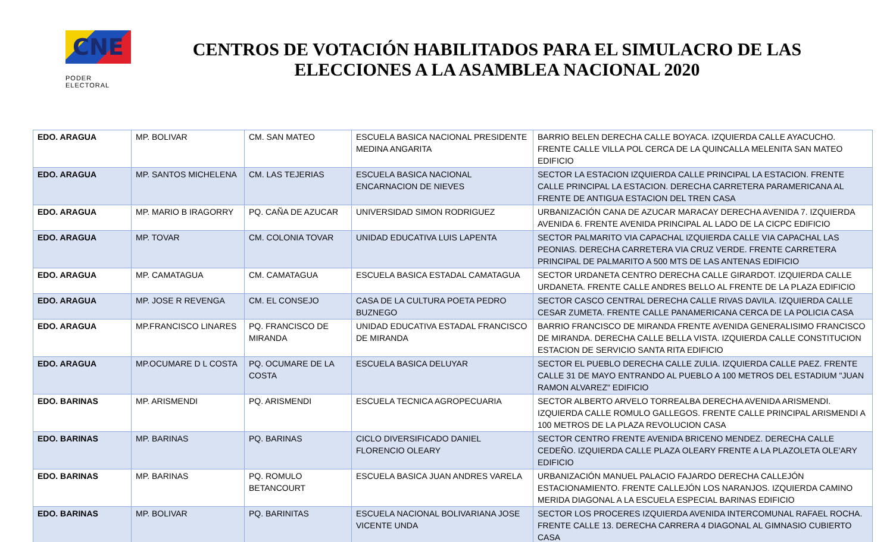CNE
PODER ELECTORAL
CENTROS DE VOTACIÓN HABILITADOS PARA EL SIMULACRO DE LAS ELECCIONES A LA ASAMBLEA NACIONAL 2020
| EDO. ARAGUA | MP. BOLIVAR | CM. SAN MATEO | ESCUELA BASICA NACIONAL PRESIDENTE MEDINA ANGARITA | BARRIO BELEN DERECHA CALLE BOYACA. IZQUIERDA CALLE AYACUCHO. FRENTE CALLE VILLA POL CERCA DE LA QUINCALLA MELENITA SAN MATEO EDIFICIO |
| EDO. ARAGUA | MP. SANTOS MICHELENA | CM. LAS TEJERIAS | ESCUELA BASICA NACIONAL ENCARNACION DE NIEVES | SECTOR LA ESTACION IZQUIERDA CALLE PRINCIPAL LA ESTACION. FRENTE CALLE PRINCIPAL LA ESTACION. DERECHA CARRETERA PARAMERICANA AL FRENTE DE ANTIGUA ESTACION DEL TREN CASA |
| EDO. ARAGUA | MP. MARIO B IRAGORRY | PQ. CAÑA DE AZUCAR | UNIVERSIDAD SIMON RODRIGUEZ | URBANIZACIÓN CANA DE AZUCAR MARACAY DERECHA AVENIDA 7. IZQUIERDA AVENIDA 6. FRENTE AVENIDA PRINCIPAL AL LADO DE LA CICPC EDIFICIO |
| EDO. ARAGUA | MP. TOVAR | CM. COLONIA TOVAR | UNIDAD EDUCATIVA LUIS LAPENTA | SECTOR PALMARITO VIA CAPACHAL IZQUIERDA CALLE VIA CAPACHAL LAS PEONIAS. DERECHA CARRETERA VIA CRUZ VERDE. FRENTE CARRETERA PRINCIPAL DE PALMARITO A 500 MTS DE LAS ANTENAS EDIFICIO |
| EDO. ARAGUA | MP. CAMATAGUA | CM. CAMATAGUA | ESCUELA BASICA ESTADAL CAMATAGUA | SECTOR URDANETA CENTRO DERECHA CALLE GIRARDOT. IZQUIERDA CALLE URDANETA. FRENTE CALLE ANDRES BELLO AL FRENTE DE LA PLAZA EDIFICIO |
| EDO. ARAGUA | MP. JOSE R REVENGA | CM. EL CONSEJO | CASA DE LA CULTURA POETA PEDRO BUZNEGO | SECTOR CASCO CENTRAL DERECHA CALLE RIVAS DAVILA. IZQUIERDA CALLE CESAR ZUMETA. FRENTE CALLE PANAMERICANA CERCA DE LA POLICIA CASA |
| EDO. ARAGUA | MP.FRANCISCO LINARES | PQ. FRANCISCO DE MIRANDA | UNIDAD EDUCATIVA ESTADAL FRANCISCO DE MIRANDA | BARRIO FRANCISCO DE MIRANDA FRENTE AVENIDA GENERALISIMO FRANCISCO DE MIRANDA. DERECHA CALLE BELLA VISTA. IZQUIERDA CALLE CONSTITUCION ESTACION DE SERVICIO SANTA RITA EDIFICIO |
| EDO. ARAGUA | MP.OCUMARE D L COSTA | PQ. OCUMARE DE LA COSTA | ESCUELA BASICA DELUYAR | SECTOR EL PUEBLO DERECHA CALLE ZULIA. IZQUIERDA CALLE PAEZ. FRENTE CALLE 31 DE MAYO ENTRANDO AL PUEBLO A 100 METROS DEL ESTADIUM "JUAN RAMON ALVAREZ" EDIFICIO |
| EDO. BARINAS | MP. ARISMENDI | PQ. ARISMENDI | ESCUELA TECNICA AGROPECUARIA | SECTOR ALBERTO ARVELO TORREALBA DERECHA AVENIDA ARISMENDI. IZQUIERDA CALLE ROMULO GALLEGOS. FRENTE CALLE PRINCIPAL ARISMENDI A 100 METROS DE LA PLAZA REVOLUCION CASA |
| EDO. BARINAS | MP. BARINAS | PQ. BARINAS | CICLO DIVERSIFICADO DANIEL FLORENCIO OLEARY | SECTOR CENTRO FRENTE AVENIDA BRICENO MENDEZ. DERECHA CALLE CEDEÑO. IZQUIERDA CALLE PLAZA OLEARY FRENTE A LA PLAZOLETA OLE'ARY EDIFICIO |
| EDO. BARINAS | MP. BARINAS | PQ. ROMULO BETANCOURT | ESCUELA BASICA JUAN ANDRES VARELA | URBANIZACIÓN MANUEL PALACIO FAJARDO DERECHA CALLEJÓN ESTACIONAMIENTO. FRENTE CALLEJÓN LOS NARANJOS. IZQUIERDA CAMINO MERIDA DIAGONAL A LA ESCUELA ESPECIAL BARINAS EDIFICIO |
| EDO. BARINAS | MP. BOLIVAR | PQ. BARINITAS | ESCUELA NACIONAL BOLIVARIANA JOSE VICENTE UNDA | SECTOR LOS PROCERES IZQUIERDA AVENIDA INTERCOMUNAL RAFAEL ROCHA. FRENTE CALLE 13. DERECHA CARRERA 4 DIAGONAL AL GIMNASIO CUBIERTO CASA |